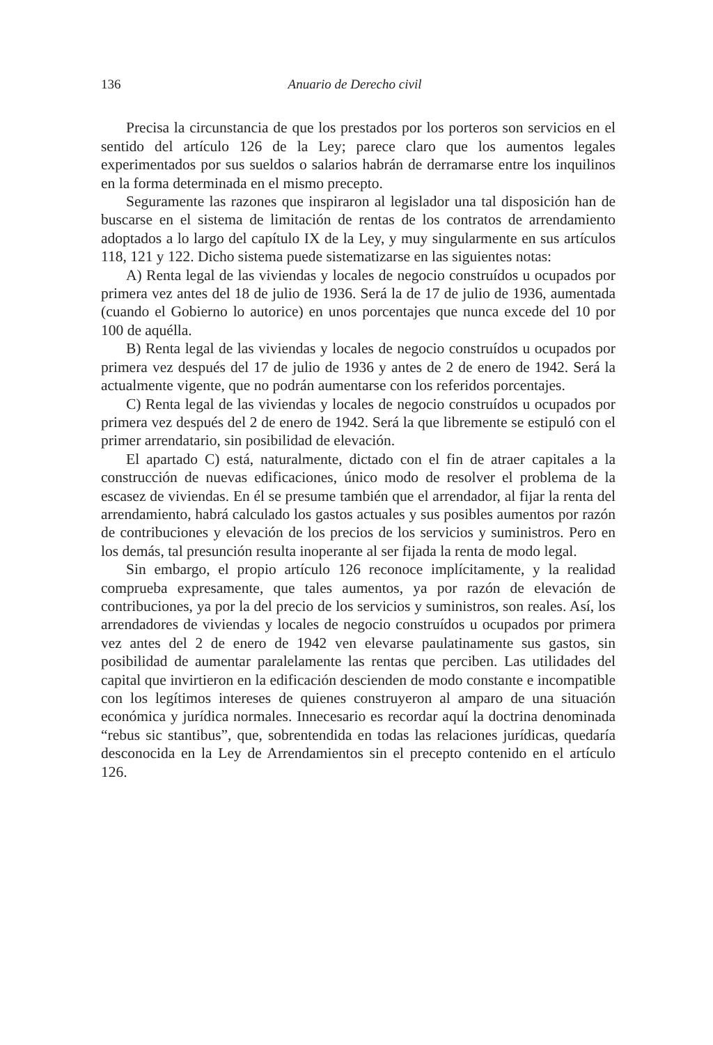136 Anuario de Derecho civil
Precisa la circunstancia de que los prestados por los porteros son servicios en el sentido del artículo 126 de la Ley; parece claro que los aumentos legales experimentados por sus sueldos o salarios habrán de derramarse entre los inquilinos en la forma determinada en el mismo precepto.
Seguramente las razones que inspiraron al legislador una tal disposición han de buscarse en el sistema de limitación de rentas de los contratos de arrendamiento adoptados a lo largo del capítulo IX de la Ley, y muy singularmente en sus artículos 118, 121 y 122. Dicho sistema puede sistematizarse en las siguientes notas:
A) Renta legal de las viviendas y locales de negocio construídos u ocupados por primera vez antes del 18 de julio de 1936. Será la de 17 de julio de 1936, aumentada (cuando el Gobierno lo autorice) en unos porcentajes que nunca excede del 10 por 100 de aquélla.
B) Renta legal de las viviendas y locales de negocio construídos u ocupados por primera vez después del 17 de julio de 1936 y antes de 2 de enero de 1942. Será la actualmente vigente, que no podrán aumentarse con los referidos porcentajes.
C) Renta legal de las viviendas y locales de negocio construídos u ocupados por primera vez después del 2 de enero de 1942. Será la que libremente se estipuló con el primer arrendatario, sin posibilidad de elevación.
El apartado C) está, naturalmente, dictado con el fin de atraer capitales a la construcción de nuevas edificaciones, único modo de resolver el problema de la escasez de viviendas. En él se presume también que el arrendador, al fijar la renta del arrendamiento, habrá calculado los gastos actuales y sus posibles aumentos por razón de contribuciones y elevación de los precios de los servicios y suministros. Pero en los demás, tal presunción resulta inoperante al ser fijada la renta de modo legal.
Sin embargo, el propio artículo 126 reconoce implícitamente, y la realidad comprueba expresamente, que tales aumentos, ya por razón de elevación de contribuciones, ya por la del precio de los servicios y suministros, son reales. Así, los arrendadores de viviendas y locales de negocio construídos u ocupados por primera vez antes del 2 de enero de 1942 ven elevarse paulatinamente sus gastos, sin posibilidad de aumentar paralelamente las rentas que perciben. Las utilidades del capital que invirtieron en la edificación descienden de modo constante e incompatible con los legítimos intereses de quienes construyeron al amparo de una situación económica y jurídica normales. Innecesario es recordar aquí la doctrina denominada “rebus sic stantibus”, que, sobrentendida en todas las relaciones jurídicas, quedaría desconocida en la Ley de Arrendamientos sin el precepto contenido en el artículo 126.